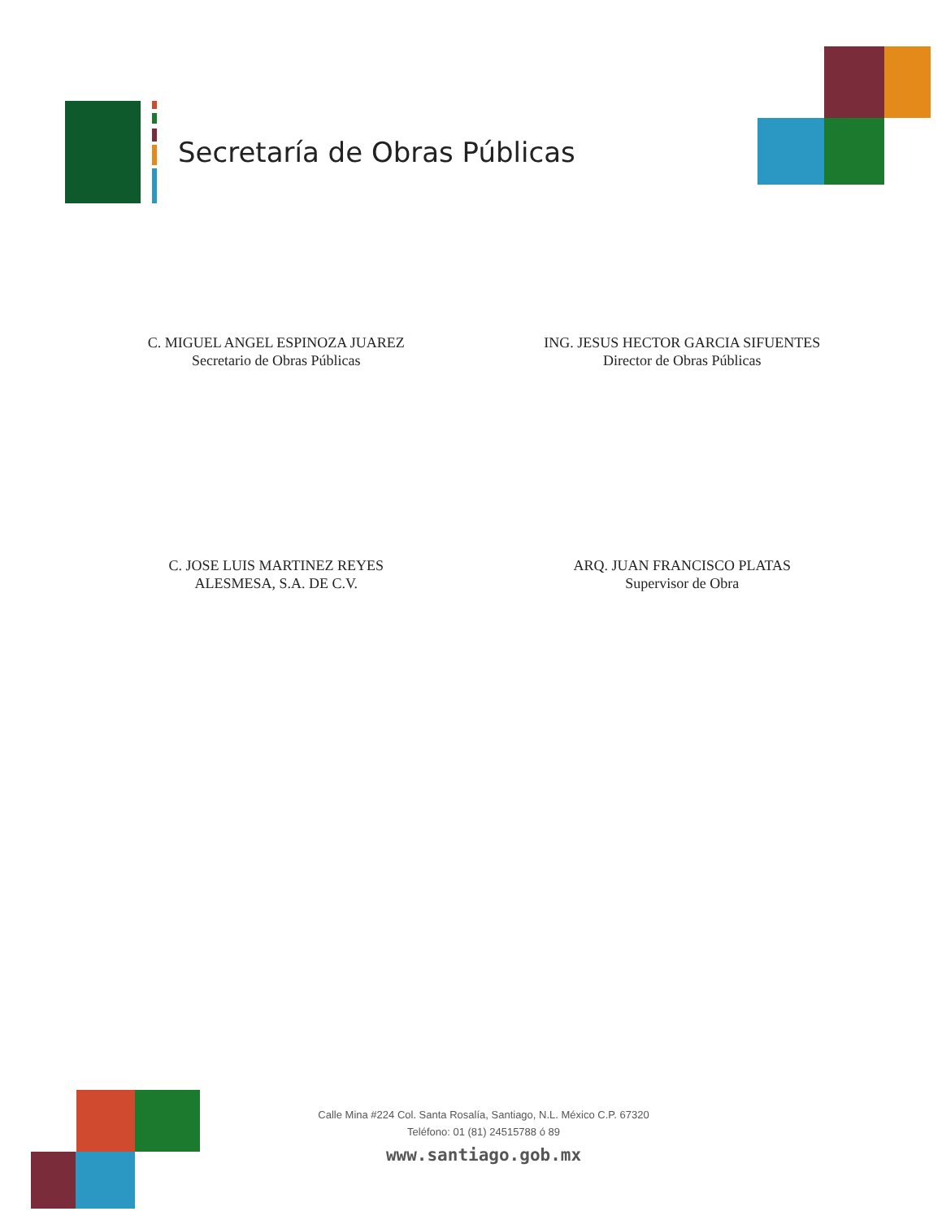Secretaría de Obras Públicas
C. MIGUEL ANGEL ESPINOZA JUAREZ
Secretario de Obras Públicas
ING. JESUS HECTOR GARCIA SIFUENTES
Director de Obras Públicas
C. JOSE LUIS MARTINEZ REYES
ALESMESA, S.A. DE C.V.
ARQ. JUAN FRANCISCO PLATAS
Supervisor de Obra
Calle Mina #224 Col. Santa Rosalía, Santiago, N.L. México C.P. 67320
Teléfono: 01 (81) 24515788 ó 89
www.santiago.gob.mx